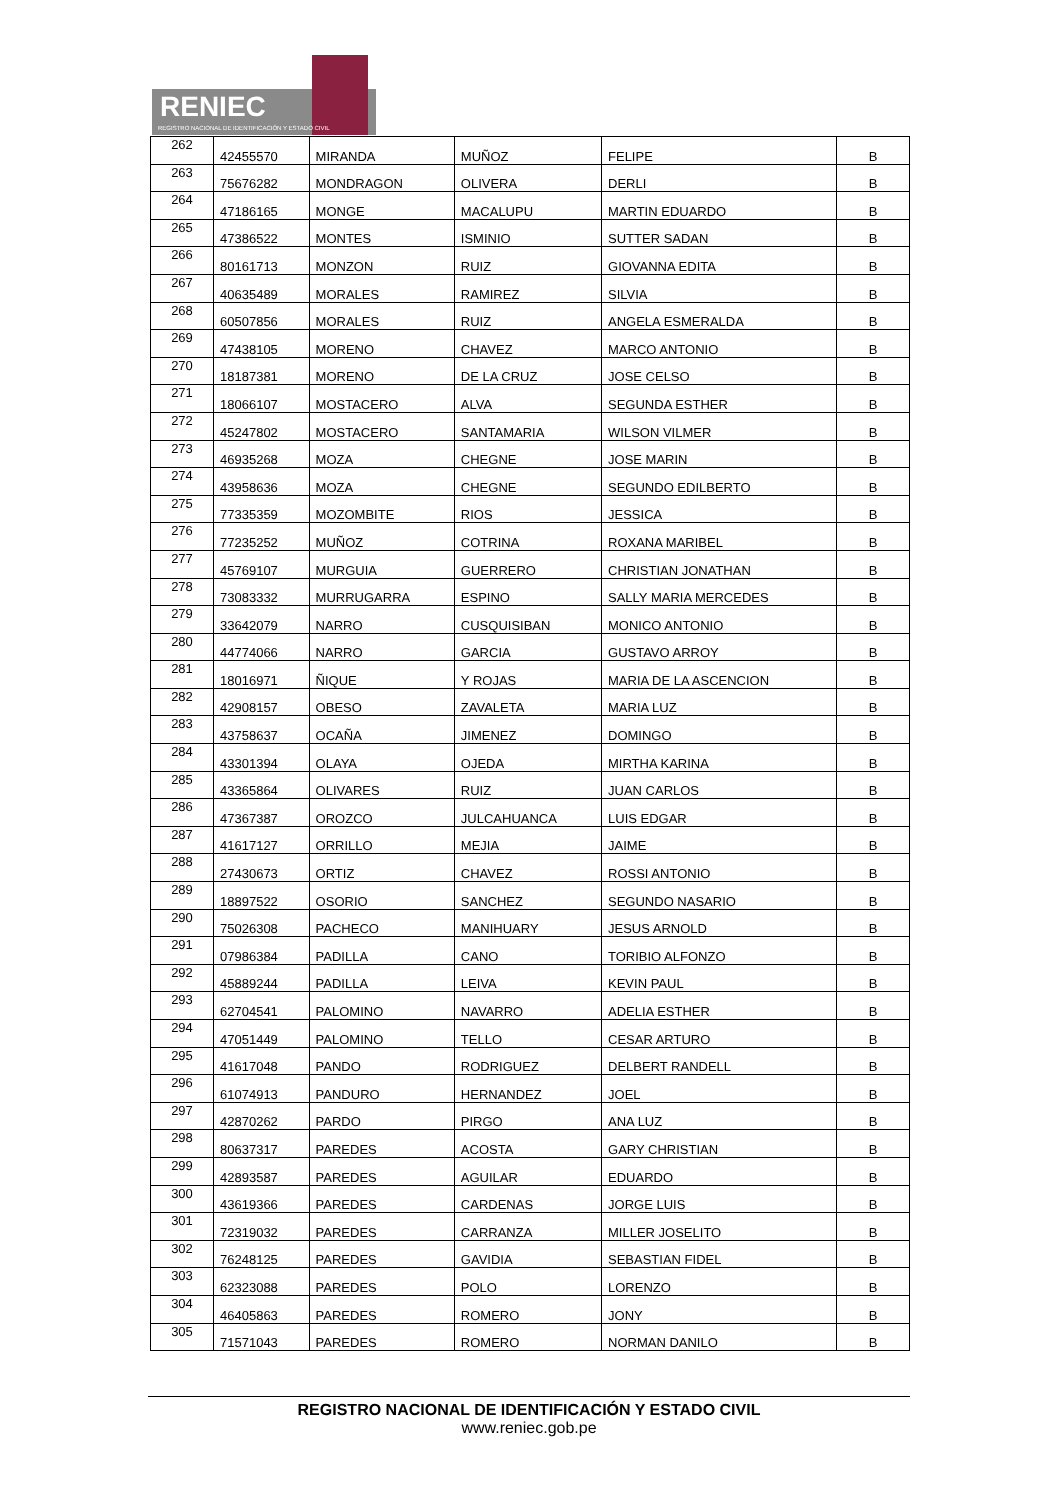RENIEC
REGISTRO NACIONAL DE IDENTIFICACIÓN Y ESTADO CIVIL
| 262 | 42455570 | MIRANDA | MUÑOZ | FELIPE | B |
| 263 | 75676282 | MONDRAGON | OLIVERA | DERLI | B |
| 264 | 47186165 | MONGE | MACALUPU | MARTIN EDUARDO | B |
| 265 | 47386522 | MONTES | ISMINIO | SUTTER SADAN | B |
| 266 | 80161713 | MONZON | RUIZ | GIOVANNA EDITA | B |
| 267 | 40635489 | MORALES | RAMIREZ | SILVIA | B |
| 268 | 60507856 | MORALES | RUIZ | ANGELA ESMERALDA | B |
| 269 | 47438105 | MORENO | CHAVEZ | MARCO ANTONIO | B |
| 270 | 18187381 | MORENO | DE LA CRUZ | JOSE CELSO | B |
| 271 | 18066107 | MOSTACERO | ALVA | SEGUNDA ESTHER | B |
| 272 | 45247802 | MOSTACERO | SANTAMARIA | WILSON VILMER | B |
| 273 | 46935268 | MOZA | CHEGNE | JOSE MARIN | B |
| 274 | 43958636 | MOZA | CHEGNE | SEGUNDO EDILBERTO | B |
| 275 | 77335359 | MOZOMBITE | RIOS | JESSICA | B |
| 276 | 77235252 | MUÑOZ | COTRINA | ROXANA MARIBEL | B |
| 277 | 45769107 | MURGUIA | GUERRERO | CHRISTIAN JONATHAN | B |
| 278 | 73083332 | MURRUGARRA | ESPINO | SALLY MARIA MERCEDES | B |
| 279 | 33642079 | NARRO | CUSQUISIBAN | MONICO ANTONIO | B |
| 280 | 44774066 | NARRO | GARCIA | GUSTAVO ARROY | B |
| 281 | 18016971 | ÑIQUE | Y ROJAS | MARIA DE LA ASCENCION | B |
| 282 | 42908157 | OBESO | ZAVALETA | MARIA LUZ | B |
| 283 | 43758637 | OCAÑA | JIMENEZ | DOMINGO | B |
| 284 | 43301394 | OLAYA | OJEDA | MIRTHA KARINA | B |
| 285 | 43365864 | OLIVARES | RUIZ | JUAN CARLOS | B |
| 286 | 47367387 | OROZCO | JULCAHUANCA | LUIS EDGAR | B |
| 287 | 41617127 | ORRILLO | MEJIA | JAIME | B |
| 288 | 27430673 | ORTIZ | CHAVEZ | ROSSI ANTONIO | B |
| 289 | 18897522 | OSORIO | SANCHEZ | SEGUNDO NASARIO | B |
| 290 | 75026308 | PACHECO | MANIHUARY | JESUS ARNOLD | B |
| 291 | 07986384 | PADILLA | CANO | TORIBIO ALFONZO | B |
| 292 | 45889244 | PADILLA | LEIVA | KEVIN PAUL | B |
| 293 | 62704541 | PALOMINO | NAVARRO | ADELIA ESTHER | B |
| 294 | 47051449 | PALOMINO | TELLO | CESAR ARTURO | B |
| 295 | 41617048 | PANDO | RODRIGUEZ | DELBERT RANDELL | B |
| 296 | 61074913 | PANDURO | HERNANDEZ | JOEL | B |
| 297 | 42870262 | PARDO | PIRGO | ANA LUZ | B |
| 298 | 80637317 | PAREDES | ACOSTA | GARY CHRISTIAN | B |
| 299 | 42893587 | PAREDES | AGUILAR | EDUARDO | B |
| 300 | 43619366 | PAREDES | CARDENAS | JORGE LUIS | B |
| 301 | 72319032 | PAREDES | CARRANZA | MILLER JOSELITO | B |
| 302 | 76248125 | PAREDES | GAVIDIA | SEBASTIAN FIDEL | B |
| 303 | 62323088 | PAREDES | POLO | LORENZO | B |
| 304 | 46405863 | PAREDES | ROMERO | JONY | B |
| 305 | 71571043 | PAREDES | ROMERO | NORMAN DANILO | B |
REGISTRO NACIONAL DE IDENTIFICACIÓN Y ESTADO CIVIL
www.reniec.gob.pe